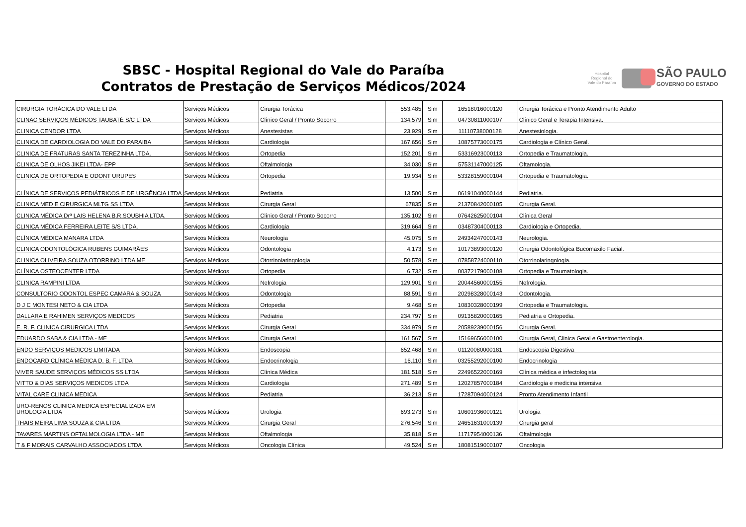SBSC - Hospital Regional do Vale do Paraíba
Contratos de Prestação de Serviços Médicos/2024
Hospital Regional do Vale do Paraíba
SÃO PAULO
GOVERNO DO ESTADO
| CIRURGIA TORÁCICA DO VALE LTDA | Serviços Médicos | Cirurgia Torácica | 553.485 | Sim | 16518016000120 | Cirurgia Torácica e Pronto Atendimento Adulto |
| CLINAC SERVIÇOS MÉDICOS TAUBATÉ S/C LTDA | Serviços Médicos | Clínico Geral / Pronto Socorro | 134.579 | Sim | 04730811000107 | Clínico Geral e Terapia Intensiva. |
| CLINICA CENDOR LTDA | Serviços Médicos | Anestesistas | 23.929 | Sim | 11110738000128 | Anestesiologia. |
| CLINICA DE CARDIOLOGIA DO VALE DO PARAIBA | Serviços Médicos | Cardiologia | 167.656 | Sim | 10875773000175 | Cardiologia e Clínico Geral. |
| CLINICA DE FRATURAS SANTA TEREZINHA LTDA. | Serviços Médicos | Ortopedia | 152.201 | Sim | 53316923000113 | Ortopedia e Traumatologia. |
| CLINICA DE OLHOS JIKEI LTDA- EPP | Serviços Médicos | Oftalmologia | 34.030 | Sim | 57531147000125 | Oftamologia. |
| CLINICA DE ORTOPEDIA E ODONT URUPES | Serviços Médicos | Ortopedia | 19.934 | Sim | 53328159000104 | Ortopedia e Traumatologia. |
| CLÍNICA DE SERVIÇOS PEDIÁTRICOS E DE URGÊNCIA LTDA | Serviços Médicos | Pediatria | 13.500 | Sim | 06191040000144 | Pediatria. |
| CLINICA MED E CIRURGICA MLTG SS LTDA | Serviços Médicos | Cirurgia Geral | 67835 | Sim | 21370842000105 | Cirurgia Geral. |
| CLINICA MÉDICA Drª LAIS HELENA B.R.SOUBHIA LTDA. | Serviços Médicos | Clínico Geral / Pronto Socorro | 135.102 | Sim | 07642625000104 | Clínica Geral |
| CLINICA MÉDICA FERREIRA LEITE S/S LTDA. | Serviços Médicos | Cardiologia | 319.664 | Sim | 03487304000113 | Cardiologia e Ortopedia. |
| CLÍNICA MÉDICA MANARA LTDA | Serviços Médicos | Neurologia | 45.075 | Sim | 24934247000143 | Neurologia. |
| CLINICA ODONTOLÓGICA RUBENS GUIMARÃES | Serviços Médicos | Odontologia | 4.173 | Sim | 10173893000120 | Cirurgia Odontológica Bucomaxilo Facial. |
| CLINICA OLIVEIRA SOUZA OTORRINO LTDA ME | Serviços Médicos | Otorrinolaringologia | 50.578 | Sim | 07858724000110 | Otorrinolaringologia. |
| CLÍNICA OSTEOCENTER LTDA | Serviços Médicos | Ortopedia | 6.732 | Sim | 00372179000108 | Ortopedia e Traumatologia. |
| CLINICA RAMPINI LTDA | Serviços Médicos | Nefrologia | 129.901 | Sim | 20044560000155 | Nefrologia. |
| CONSULTORIO ODONTOL ESPEC CAMARA & SOUZA | Serviços Médicos | Odontologia | 88.591 | Sim | 20298328000143 | Odontologia. |
| D J C MONTESI NETO & CIA LTDA | Serviços Médicos | Ortopedia | 9.468 | Sim | 10830328000199 | Ortopedia e Traumatologia. |
| DALLARA E RAHIMEN SERVIÇOS MEDICOS | Serviços Médicos | Pediatria | 234.797 | Sim | 09135820000165 | Pediatria e Ortopedia. |
| E. R. F. CLINICA CIRURGICA LTDA | Serviços Médicos | Cirurgia Geral | 334.979 | Sim | 20589239000156 | Cirurgia Geral. |
| EDUARDO SABA & CIA LTDA - ME | Serviços Médicos | Cirurgia Geral | 161.567 | Sim | 15169656000100 | Cirurgia Geral, Clinica Geral e Gastroenterologia. |
| ENDO SERVIÇOS MEDICOS LIMITADA | Serviços Médicos | Endoscopia | 652.468 | Sim | 01120080000181 | Endoscopia Digestiva |
| ENDOCARD CLÍNICA MÉDICA D. B. F. LTDA | Serviços Médicos | Endocrinologia | 16.110 | Sim | 03255292000100 | Endocrinologia |
| VIVER SAUDE SERVIÇOS MÉDICOS SS LTDA | Serviços Médicos | Clínica Médica | 181.518 | Sim | 22496522000169 | Clínica médica e infectologista |
| VITTO & DIAS SERVIÇOS MEDICOS LTDA | Serviços Médicos | Cardiologia | 271.489 | Sim | 12027857000184 | Cardiologia e medicina intensiva |
| VITAL CARE CLINICA MEDICA | Serviços Médicos | Pediatria | 36.213 | Sim | 17287094000124 | Pronto Atendimento Infantil |
| URO-RENOS CLINICA MEDICA ESPECIALIZADA EM UROLOGIA LTDA | Serviços Médicos | Urologia | 693.273 | Sim | 10601936000121 | Urologia |
| THAIS MEIRA LIMA SOUZA & CIA LTDA | Serviços Médicos | Cirurgia Geral | 276.546 | Sim | 24651631000139 | Cirurgia geral |
| TAVARES MARTINS OFTALMOLOGIA LTDA - ME | Serviços Médicos | Oftalmologia | 35.818 | Sim | 11717954000136 | Oftalmologia |
| T & F MORAIS CARVALHO ASSOCIADOS LTDA | Serviços Médicos | Oncologia Clínica | 49.524 | Sim | 18081519000107 | Oncologia |